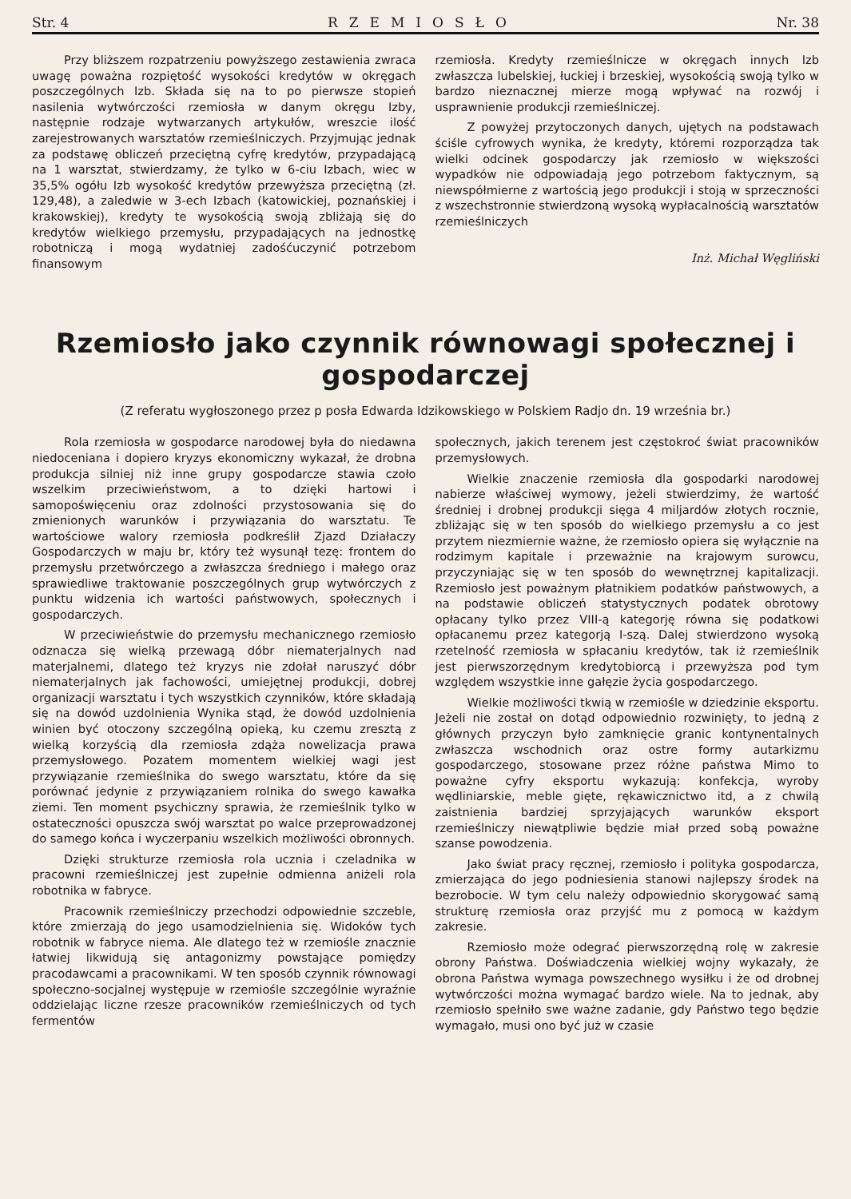Str. 4 RZEMIOSŁO Nr. 38
Przy bliższem rozpatrzeniu powyższego zestawienia zwraca uwagę poważna rozpiętość wysokości kredytów w okręgach poszczególnych Izb. Składa się na to po pierwsze stopień nasilenia wytwórczości rzemiosła w danym okręgu Izby, następnie rodzaje wytwarzanych artykułów, wreszcie ilość zarejestrowanych warsztatów rzemieślniczych. Przyjmując jednak za podstawę obliczeń przeciętną cyfrę kredytów, przypadającą na 1 warsztat, stwierdzamy, że tylko w 6-ciu Izbach, wiec w 35,5% ogółu Izb wysokość kredytów przewyższa przeciętną (zł. 129,48), a zaledwie w 3-ech Izbach (katowickiej, poznańskiej i krakowskiej), kredyty te wysokością swoją zbliżają się do kredytów wielkiego przemysłu, przypadających na jednostkę robotniczą i mogą wydatniej zadośćuczynić potrzebom finansowym
rzemiosła. Kredyty rzemieślnicze w okręgach innych Izb zwłaszcza lubelskiej, łuckiej i brzeskiej, wysokością swoją tylko w bardzo nieznacznej mierze mogą wpływać na rozwój i usprawnienie produkcji rzemieślniczej.
Z powyżej przytoczonych danych, ujętych na podstawach ściśle cyfrowych wynika, że kredyty, któremi rozporządza tak wielki odcinek gospodarczy jak rzemiosło w większości wypadków nie odpowiadają jego potrzebom faktycznym, są niewspółmierne z wartością jego produkcji i stoją w sprzeczności z wszechstronnie stwierdzoną wysoką wypłacalnością warsztatów rzemieślniczych
Inż. Michał Węgliński
Rzemiosło jako czynnik równowagi społecznej i gospodarczej
(Z referatu wygłoszonego przez p posła Edwarda Idzikowskiego w Polskiem Radjo dn. 19 września br.)
Rola rzemiosła w gospodarce narodowej była do niedawna niedoceniana i dopiero kryzys ekonomiczny wykazał, że drobna produkcja silniej niż inne grupy gospodarcze stawia czoło wszelkim przeciwieństwom, a to dzięki hartowi i samopoświęceniu oraz zdolności przystosowania się do zmienionych warunków i przywiązania do warsztatu. Te wartościowe walory rzemiosła podkreślił Zjazd Działaczy Gospodarczych w maju br, który też wysunął tezę: frontem do przemysłu przetwórczego a zwłaszcza średniego i małego oraz sprawiedliwe traktowanie poszczególnych grup wytwórczych z punktu widzenia ich wartości państwowych, społecznych i gospodarczych.
W przeciwieństwie do przemysłu mechanicznego rzemiosło odznacza się wielką przewagą dóbr niematerjalnych nad materjalnemi, dlatego też kryzys nie zdołał naruszyć dóbr niematerjalnych jak fachowości, umiejętnej produkcji, dobrej organizacji warsztatu i tych wszystkich czynników, które składają się na dowód uzdolnienia Wynika stąd, że dowód uzdolnienia winien być otoczony szczególną opieką, ku czemu zresztą z wielką korzyścią dla rzemiosła zdąża nowelizacja prawa przemysłowego. Pozatem momentem wielkiej wagi jest przywiązanie rzemieślnika do swego warsztatu, które da się porównać jedynie z przywiązaniem rolnika do swego kawałka ziemi. Ten moment psychiczny sprawia, że rzemieślnik tylko w ostateczności opuszcza swój warsztat po walce przeprowadzonej do samego końca i wyczerpaniu wszelkich możliwości obronnych.
Dzięki strukturze rzemiosła rola ucznia i czeladnika w pracowni rzemieślniczej jest zupełnie odmienna aniżeli rola robotnika w fabryce.
Pracownik rzemieślniczy przechodzi odpowiednie szczeble, które zmierzają do jego usamodzielnienia się. Widoków tych robotnik w fabryce niema. Ale dlatego też w rzemiośle znacznie łatwiej likwidują się antagonizmy powstające pomiędzy pracodawcami a pracownikami. W ten sposób czynnik równowagi społeczno-socjalnej występuje w rzemiośle szczególnie wyraźnie oddzielając liczne rzesze pracowników rzemieślniczych od tych fermentów
społecznych, jakich terenem jest częstokroć świat pracowników przemysłowych.
Wielkie znaczenie rzemiosła dla gospodarki narodowej nabierze właściwej wymowy, jeżeli stwierdzimy, że wartość średniej i drobnej produkcji sięga 4 miljardów złotych rocznie, zbliżając się w ten sposób do wielkiego przemysłu a co jest przytem niezmiernie ważne, że rzemiosło opiera się wyłącznie na rodzimym kapitale i przeważnie na krajowym surowcu, przyczyniając się w ten sposób do wewnętrznej kapitalizacji. Rzemiosło jest poważnym płatnikiem podatków państwowych, a na podstawie obliczeń statystycznych podatek obrotowy opłacany tylko przez VIII-ą kategorję równa się podatkowi opłacanemu przez kategorją I-szą. Dalej stwierdzono wysoką rzetelność rzemiosła w spłacaniu kredytów, tak iż rzemieślnik jest pierwszorzędnym kredytobiorcą i przewyższa pod tym względem wszystkie inne gałęzie życia gospodarczego.
Wielkie możliwości tkwią w rzemiośle w dziedzinie eksportu. Jeżeli nie został on dotąd odpowiednio rozwinięty, to jedną z głównych przyczyn było zamknięcie granic kontynentalnych zwłaszcza wschodnich oraz ostre formy autarkizmu gospodarczego, stosowane przez różne państwa Mimo to poważne cyfry eksportu wykazują: konfekcja, wyroby wędliniarskie, meble gięte, rękawicznictwo itd, a z chwilą zaistnienia bardziej sprzyjających warunków eksport rzemieślniczy niewątpliwie będzie miał przed sobą poważne szanse powodzenia.
Jako świat pracy ręcznej, rzemiosło i polityka gospodarcza, zmierzająca do jego podniesienia stanowi najlepszy środek na bezrobocie. W tym celu należy odpowiednio skorygować samą strukturę rzemiosła oraz przyjść mu z pomocą w każdym zakresie.
Rzemiosło może odegrać pierwszorzędną rolę w zakresie obrony Państwa. Doświadczenia wielkiej wojny wykazały, że obrona Państwa wymaga powszechnego wysiłku i że od drobnej wytwórczości można wymagać bardzo wiele. Na to jednak, aby rzemiosło spełniło swe ważne zadanie, gdy Państwo tego będzie wymagało, musi ono być już w czasie